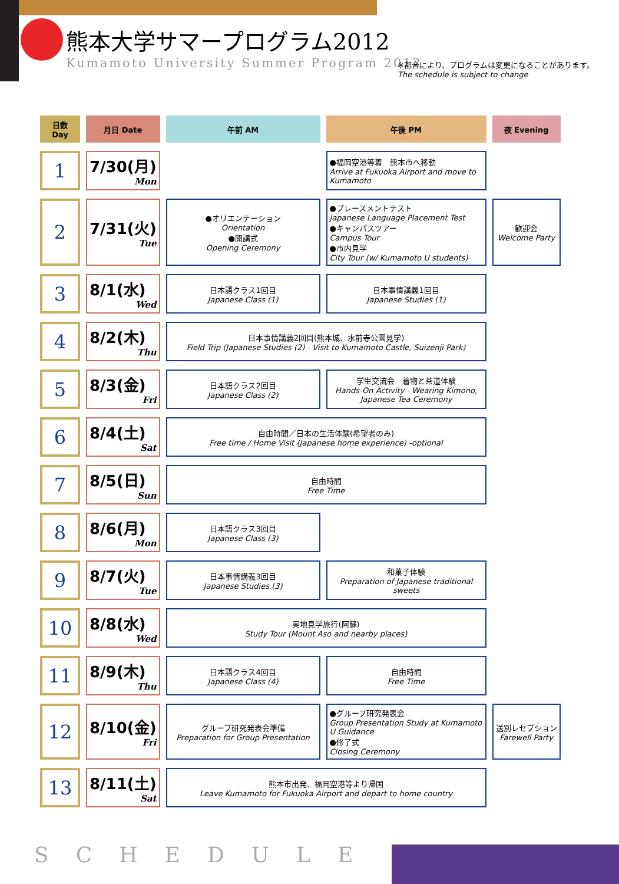熊本大学サマープログラム2012
Kumamoto University Summer Program 2012
※都合により、プログラムは変更になることがあります。
The schedule is subject to change
| 日数 Day | 月日 Date | 午前 AM | 午後 PM | 夜 Evening |
| --- | --- | --- | --- | --- |
| 1 | 7/30(月) Mon | | ●福岡空港等着 熊本市へ移動 Arrive at Fukuoka Airport and move to Kumamoto | |
| 2 | 7/31(火) Tue | ●オリエンテーション Orientation ●開講式 Opening Ceremony | ●プレースメントテスト Japanese Language Placement Test ●キャンパスツアー Campus Tour ●市内見学 City Tour (w/ Kumamoto U students) | 歓迎会 Welcome Party |
| 3 | 8/1(水) Wed | 日本語クラス1回目 Japanese Class (1) | 日本事情講義1回目 Japanese Studies (1) | |
| 4 | 8/2(木) Thu | 日本事情講義2回目(熊本城、水前寺公園見学) Field Trip (Japanese Studies (2) - Visit to Kumamoto Castle, Suizenji Park) | | |
| 5 | 8/3(金) Fri | 日本語クラス2回目 Japanese Class (2) | 学生交流会 着物と茶道体験 Hands-On Activity - Wearing Kimono, Japanese Tea Ceremony | |
| 6 | 8/4(土) Sat | 自由時間／日本の生活体験(希望者のみ) Free time / Home Visit (Japanese home experience) -optional | | |
| 7 | 8/5(日) Sun | 自由時間 Free Time | | |
| 8 | 8/6(月) Mon | 日本語クラス3回目 Japanese Class (3) | | |
| 9 | 8/7(火) Tue | 日本事情講義3回目 Japanese Studies (3) | 和菓子体験 Preparation of Japanese traditional sweets | |
| 10 | 8/8(水) Wed | 実地見学旅行(阿蘇) Study Tour (Mount Aso and nearby places) | | |
| 11 | 8/9(木) Thu | 日本語クラス4回目 Japanese Class (4) | 自由時間 Free Time | |
| 12 | 8/10(金) Fri | グループ研究発表会準備 Preparation for Group Presentation | ●グループ研究発表会 Group Presentation Study at Kumamoto U Guidance ●修了式 Closing Ceremony | 送別レセプション Farewell Party |
| 13 | 8/11(土) Sat | 熊本市出発、福岡空港等より帰国 Leave Kumamoto for Fukuoka Airport and depart to home country | | |
SCHEDULE